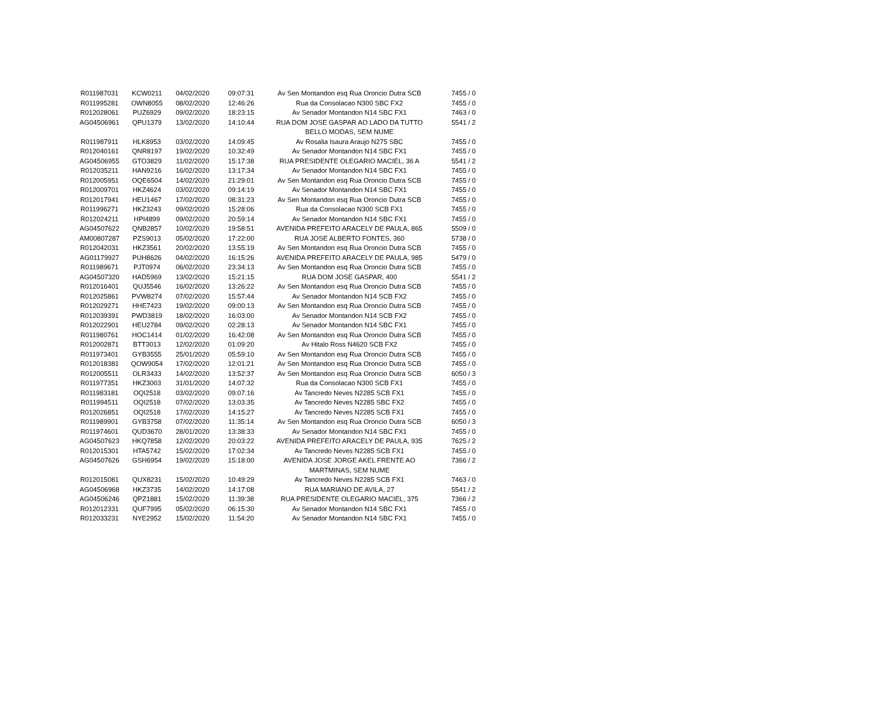| R011987031 | KCW0211 | 04/02/2020 | 09:07:31 | Av Sen Montandon esq Rua Oroncio Dutra SCB | 7455 / 0 |
| R011995281 | OWN8055 | 08/02/2020 | 12:46:26 | Rua da Consolacao N300 SBC FX2 | 7455 / 0 |
| R012028061 | PUZ6929 | 09/02/2020 | 18:23:15 | Av Senador Montandon N14 SBC FX1 | 7463 / 0 |
| AG04506961 | QPU1379 | 13/02/2020 | 14:10:44 | RUA DOM JOSE GASPAR AO LADO DA TUTTO BELLO MODAS, SEM NUME | 5541 / 2 |
| R011987911 | HLK8953 | 03/02/2020 | 14:09:45 | Av Rosalia Isaura Araujo N275 SBC | 7455 / 0 |
| R012040161 | QNR8197 | 19/02/2020 | 10:32:49 | Av Senador Montandon N14 SBC FX1 | 7455 / 0 |
| AG04506955 | GTO3829 | 11/02/2020 | 15:17:38 | RUA PRESIDENTE OLEGARIO MACIEL, 36 A | 5541 / 2 |
| R012035211 | HAN9216 | 16/02/2020 | 13:17:34 | Av Senador Montandon N14 SBC FX1 | 7455 / 0 |
| R012005951 | OQE6504 | 14/02/2020 | 21:29:01 | Av Sen Montandon esq Rua Oroncio Dutra SCB | 7455 / 0 |
| R012009701 | HKZ4624 | 03/02/2020 | 09:14:19 | Av Senador Montandon N14 SBC FX1 | 7455 / 0 |
| R012017941 | HEU1467 | 17/02/2020 | 08:31:23 | Av Sen Montandon esq Rua Oroncio Dutra SCB | 7455 / 0 |
| R011996271 | HKZ3243 | 09/02/2020 | 15:28:06 | Rua da Consolacao N300 SCB FX1 | 7455 / 0 |
| R012024211 | HPI4899 | 09/02/2020 | 20:59:14 | Av Senador Montandon N14 SBC FX1 | 7455 / 0 |
| AG04507622 | QNB2857 | 10/02/2020 | 19:58:51 | AVENIDA PREFEITO ARACELY DE PAULA, 865 | 5509 / 0 |
| AM00807287 | PZS9013 | 05/02/2020 | 17:22:00 | RUA JOSE ALBERTO FONTES, 360 | 5738 / 0 |
| R012042031 | HKZ3561 | 20/02/2020 | 13:55:19 | Av Sen Montandon esq Rua Oroncio Dutra SCB | 7455 / 0 |
| AG01179927 | PUH8626 | 04/02/2020 | 16:15:26 | AVENIDA PREFEITO ARACELY DE PAULA, 985 | 5479 / 0 |
| R011989671 | PJT0974 | 06/02/2020 | 23:34:13 | Av Sen Montandon esq Rua Oroncio Dutra SCB | 7455 / 0 |
| AG04507320 | HAD5969 | 13/02/2020 | 15:21:15 | RUA DOM JOSE GASPAR, 400 | 5541 / 2 |
| R012016401 | QUJ5546 | 16/02/2020 | 13:26:22 | Av Sen Montandon esq Rua Oroncio Dutra SCB | 7455 / 0 |
| R012025861 | PVW8274 | 07/02/2020 | 15:57:44 | Av Senador Montandon N14 SCB FX2 | 7455 / 0 |
| R012029271 | HHE7423 | 19/02/2020 | 09:00:13 | Av Sen Montandon esq Rua Oroncio Dutra SCB | 7455 / 0 |
| R012039391 | PWD3819 | 18/02/2020 | 16:03:00 | Av Senador Montandon N14 SCB FX2 | 7455 / 0 |
| R012022901 | HEU2784 | 09/02/2020 | 02:28:13 | Av Senador Montandon N14 SBC FX1 | 7455 / 0 |
| R011980761 | HOC1414 | 01/02/2020 | 16:42:08 | Av Sen Montandon esq Rua Oroncio Dutra SCB | 7455 / 0 |
| R012002871 | BTT3013 | 12/02/2020 | 01:09:20 | Av Hitalo Ross N4620 SCB FX2 | 7455 / 0 |
| R011973401 | GYB3555 | 25/01/2020 | 05:59:10 | Av Sen Montandon esq Rua Oroncio Dutra SCB | 7455 / 0 |
| R012018381 | QOW9054 | 17/02/2020 | 12:01:21 | Av Sen Montandon esq Rua Oroncio Dutra SCB | 7455 / 0 |
| R012005511 | OLR3433 | 14/02/2020 | 13:52:37 | Av Sen Montandon esq Rua Oroncio Dutra SCB | 6050 / 3 |
| R011977351 | HKZ3003 | 31/01/2020 | 14:07:32 | Rua da Consolacao N300 SCB FX1 | 7455 / 0 |
| R011983181 | OQI2518 | 03/02/2020 | 09:07:16 | Av Tancredo Neves N2285 SCB FX1 | 7455 / 0 |
| R011994511 | OQI2518 | 07/02/2020 | 13:03:35 | Av Tancredo Neves N2285 SBC FX2 | 7455 / 0 |
| R012026851 | OQI2518 | 17/02/2020 | 14:15:27 | Av Tancredo Neves N2285 SCB FX1 | 7455 / 0 |
| R011989901 | GYB3758 | 07/02/2020 | 11:35:14 | Av Sen Montandon esq Rua Oroncio Dutra SCB | 6050 / 3 |
| R011974601 | QUD3670 | 28/01/2020 | 13:38:33 | Av Senador Montandon N14 SBC FX1 | 7455 / 0 |
| AG04507623 | HKQ7858 | 12/02/2020 | 20:03:22 | AVENIDA PREFEITO ARACELY DE PAULA, 935 | 7625 / 2 |
| R012015301 | HTA5742 | 15/02/2020 | 17:02:34 | Av Tancredo Neves N2285 SCB FX1 | 7455 / 0 |
| AG04507626 | GSH6954 | 19/02/2020 | 15:18:00 | AVENIDA JOSE JORGE AKEL FRENTE AO MARTMINAS, SEM NUME | 7366 / 2 |
| R012015081 | QUX8231 | 15/02/2020 | 10:49:29 | Av Tancredo Neves N2285 SCB FX1 | 7463 / 0 |
| AG04506968 | HKZ3735 | 14/02/2020 | 14:17:08 | RUA MARIANO DE AVILA, 27 | 5541 / 2 |
| AG04506246 | QPZ1881 | 15/02/2020 | 11:39:38 | RUA PRESIDENTE OLEGARIO MACIEL, 375 | 7366 / 2 |
| R012012331 | QUF7995 | 05/02/2020 | 06:15:30 | Av Senador Montandon N14 SBC FX1 | 7455 / 0 |
| R012033231 | NYE2952 | 15/02/2020 | 11:54:20 | Av Senador Montandon N14 SBC FX1 | 7455 / 0 |